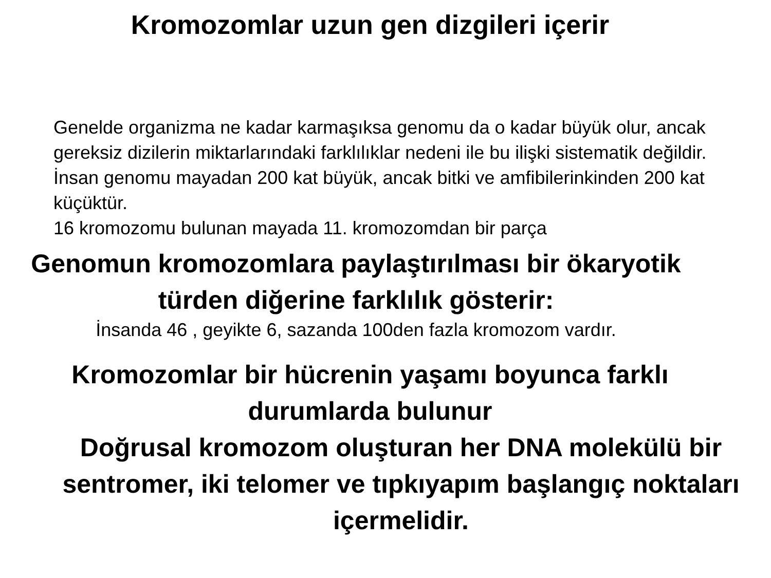Kromozomlar uzun gen dizgileri içerir
Genelde organizma ne kadar karmaşıksa genomu da o kadar büyük olur, ancak gereksiz dizilerin miktarlarındaki farklılıklar nedeni ile bu ilişki sistematik değildir. İnsan genomu mayadan 200 kat büyük, ancak bitki ve amfibilerinkinden 200 kat küçüktür.
16 kromozomu bulunan mayada 11. kromozomdan bir parça
Genomun kromozomlara paylaştırılması bir ökaryotik türden diğerine farklılık gösterir:
İnsanda 46 , geyikte 6, sazanda 100den fazla kromozom vardır.
Kromozomlar bir hücrenin yaşamı boyunca farklı
durumlarda bulunur
Doğrusal kromozom oluşturan her DNA molekülü bir sentromer, iki telomer ve tıpkıyapım başlangıç noktaları içermelidir.